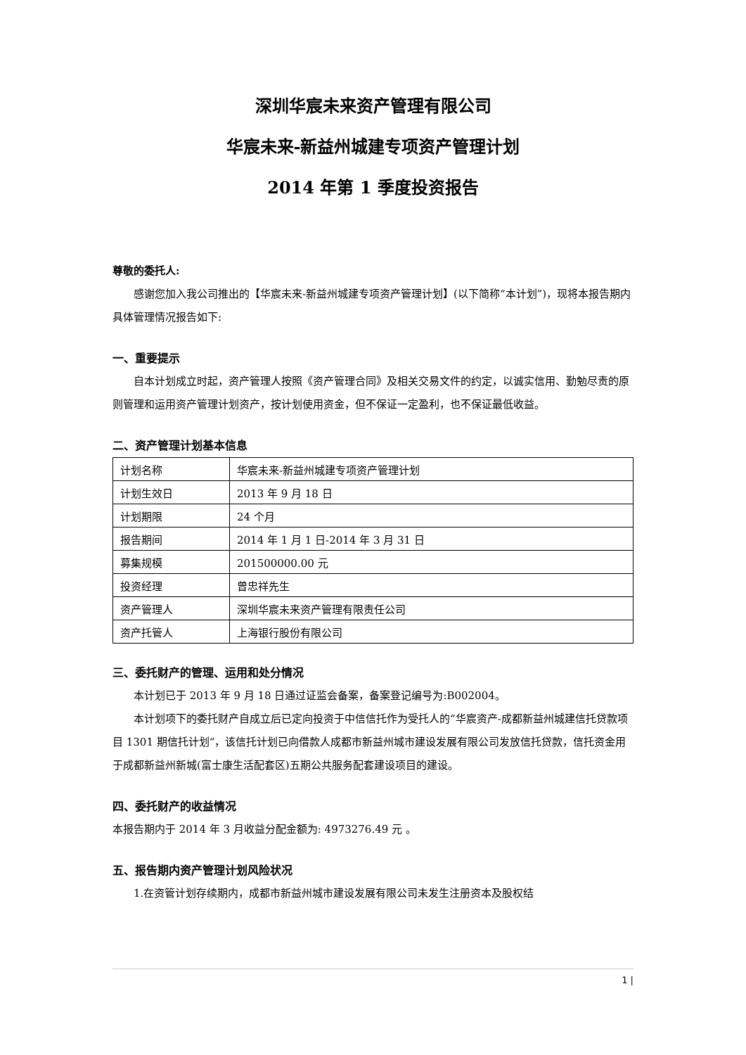深圳华宸未来资产管理有限公司
华宸未来-新益州城建专项资产管理计划
2014 年第 1 季度投资报告
尊敬的委托人:
感谢您加入我公司推出的【华宸未来-新益州城建专项资产管理计划】(以下简称“本计划”)，现将本报告期内具体管理情况报告如下:
一、重要提示
自本计划成立时起，资产管理人按照《资产管理合同》及相关交易文件的约定，以诚实信用、勤勉尽责的原则管理和运用资产管理计划资产，按计划使用资金，但不保证一定盈利，也不保证最低收益。
二、资产管理计划基本信息
| 计划名称 | 华宸未来-新益州城建专项资产管理计划 |
| 计划生效日 | 2013 年 9 月 18 日 |
| 计划期限 | 24 个月 |
| 报告期间 | 2014 年 1 月 1 日-2014 年 3 月 31 日 |
| 募集规模 | 201500000.00 元 |
| 投资经理 | 曾忠祥先生 |
| 资产管理人 | 深圳华宸未来资产管理有限责任公司 |
| 资产托管人 | 上海银行股份有限公司 |
三、委托财产的管理、运用和处分情况
本计划已于 2013 年 9 月 18 日通过证监会备案，备案登记编号为:B002004。
本计划项下的委托财产自成立后已定向投资于中信信托作为受托人的“华宸资产-成都新益州城建信托贷款项目 1301 期信托计划“，该信托计划已向借款人成都市新益州城市建设发展有限公司发放信托贷款，信托资金用于成都新益州新城(富士康生活配套区)五期公共服务配套建设项目的建设。
四、委托财产的收益情况
本报告期内于 2014 年 3 月收益分配金额为: 4973276.49 元 。
五、报告期内资产管理计划风险状况
1.在资管计划存续期内，成都市新益州城市建设发展有限公司未发生注册资本及股权结
1 |